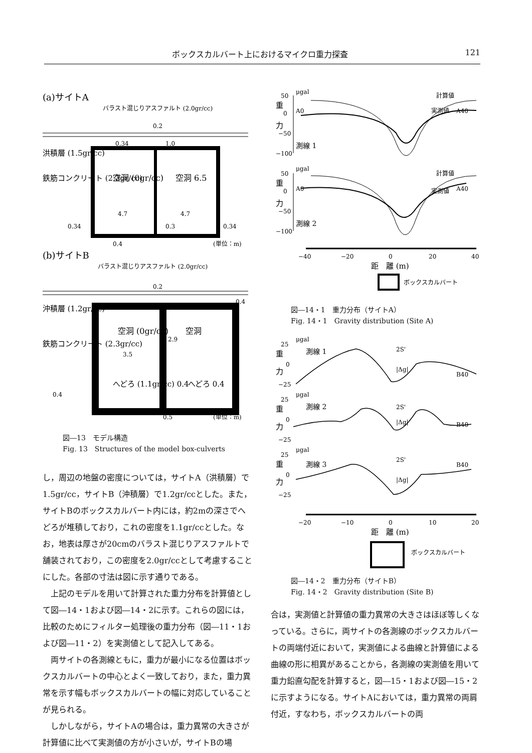ボックスカルバート上におけるマイクロ重力探査 121
(a)サイトA
バラスト混じりアスファルト (2.0gr/cc)
洪積層 (1.5gr/cc)
鉄筋コンクリート (2.3gr/cc)
空洞 (0gr/cc)
空洞 6.5
4.7
4.7
0.34
0.3
0.34
0.2
0.34
1.0
0.4
(単位：m)
(b)サイトB
バラスト混じりアスファルト (2.0gr/cc)
沖積層 (1.2gr/cc)
鉄筋コンクリート (2.3gr/cc)
空洞 (0gr/cc)
空洞
3.5
2.9
へどろ (1.1gr/cc) 0.4
へどろ 0.4
0.2
0.4
0.4
0.5
(単位：m)
図―13　モデル構造
Fig. 13　Structures of the model box-culverts
し，周辺の地盤の密度については，サイトA（洪積層）で1.5gr/cc，サイトB（沖積層）で1.2gr/ccとした。また，サイトBのボックスカルバート内には，約2mの深さでへどろが堆積しており，これの密度を1.1gr/ccとした。なお，地表は厚さが20cmのバラスト混じりアスファルトで舗装されており，この密度を2.0gr/ccとして考慮することにした。各部の寸法は図に示す通りである。
上記のモデルを用いて計算された重力分布を計算値として図―14・1および図―14・2に示す。これらの図には，比較のためにフィルター処理後の重力分布（図―11・1および図―11・2）を実測値として記入してある。
両サイトの各測線ともに，重力が最小になる位置はボックスカルバートの中心とよく一致しており，また，重力異常を示す幅もボックスカルバートの幅に対応していることが見られる。
しかしながら，サイトAの場合は，重力異常の大きさが計算値に比べて実測値の方が小さいが，サイトBの場
μgal
重
力
50
0
−50
−100
A0
A40
計算値
実測値
測線 1
μgal
重
力
50
0
−50
−100
A0
A40
計算値
実測値
測線 2
−40
−20
0
20
40
距　離 (m)
ボックスカルバート
図―14・1　重力分布（サイトA）
Fig. 14・1　Gravity distribution (Site A)
重
力
μgal
25
0
−25
測線 1
B40
2S'
|Δg|
重
力
μgal
25
0
−25
測線 2
B40
2S'
|Δg|
重
力
μgal
25
0
−25
測線 3
B40
2S'
|Δg|
−20
−10
0
10
20
距　離 (m)
ボックスカルバート
図―14・2　重力分布（サイトB）
Fig. 14・2　Gravity distribution (Site B)
合は，実測値と計算値の重力異常の大きさはほぼ等しくなっている。さらに，両サイトの各測線のボックスカルバートの両端付近において，実測値による曲線と計算値による曲線の形に相異があることから，各測線の実測値を用いて重力鉛直勾配を計算すると，図―15・1および図―15・2に示すようになる。サイトAにおいては，重力異常の両肩付近，すなわち，ボックスカルバートの両